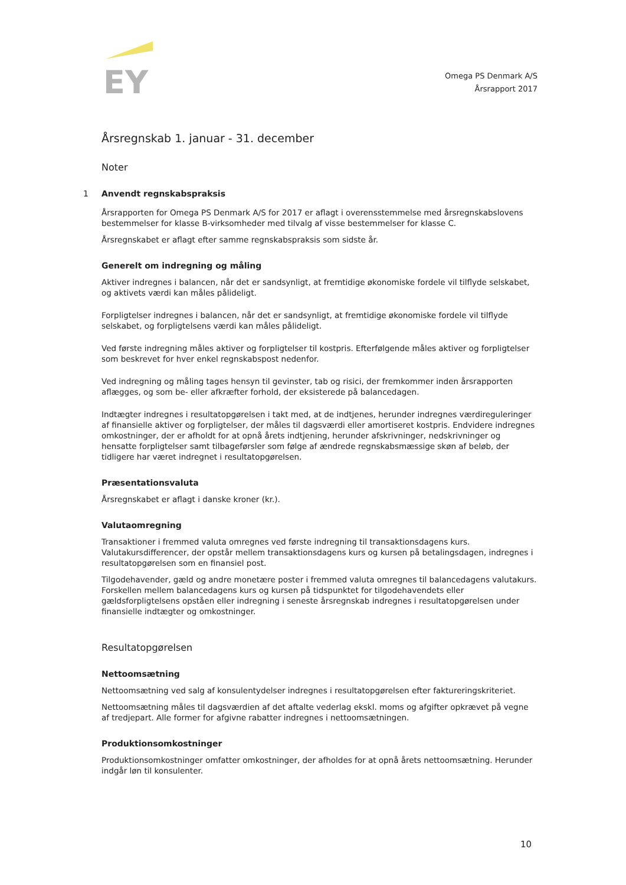EY
Omega PS Denmark A/S
Årsrapport 2017
Årsregnskab 1. januar - 31. december
Noter
1 Anvendt regnskabspraksis
Årsrapporten for Omega PS Denmark A/S for 2017 er aflagt i overensstemmelse med årsregnskabslovens bestemmelser for klasse B-virksomheder med tilvalg af visse bestemmelser for klasse C.
Årsregnskabet er aflagt efter samme regnskabspraksis som sidste år.
Generelt om indregning og måling
Aktiver indregnes i balancen, når det er sandsynligt, at fremtidige økonomiske fordele vil tilflyde selskabet, og aktivets værdi kan måles pålideligt.
Forpligtelser indregnes i balancen, når det er sandsynligt, at fremtidige økonomiske fordele vil tilflyde selskabet, og forpligtelsens værdi kan måles pålideligt.
Ved første indregning måles aktiver og forpligtelser til kostpris. Efterfølgende måles aktiver og forpligtelser som beskrevet for hver enkel regnskabspost nedenfor.
Ved indregning og måling tages hensyn til gevinster, tab og risici, der fremkommer inden årsrapporten aflægges, og som be- eller afkræfter forhold, der eksisterede på balancedagen.
Indtægter indregnes i resultatopgørelsen i takt med, at de indtjenes, herunder indregnes værdireguleringer af finansielle aktiver og forpligtelser, der måles til dagsværdi eller amortiseret kostpris. Endvidere indregnes omkostninger, der er afholdt for at opnå årets indtjening, herunder afskrivninger, nedskrivninger og hensatte forpligtelser samt tilbageførsler som følge af ændrede regnskabsmæssige skøn af beløb, der tidligere har været indregnet i resultatopgørelsen.
Præsentationsvaluta
Årsregnskabet er aflagt i danske kroner (kr.).
Valutaomregning
Transaktioner i fremmed valuta omregnes ved første indregning til transaktionsdagens kurs. Valutakursdifferencer, der opstår mellem transaktionsdagens kurs og kursen på betalingsdagen, indregnes i resultatopgørelsen som en finansiel post.
Tilgodehavender, gæld og andre monetære poster i fremmed valuta omregnes til balancedagens valutakurs. Forskellen mellem balancedagens kurs og kursen på tidspunktet for tilgodehavendets eller gældsforpligtelsens opståen eller indregning i seneste årsregnskab indregnes i resultatopgørelsen under finansielle indtægter og omkostninger.
Resultatopgørelsen
Nettoomsætning
Nettoomsætning ved salg af konsulentydelser indregnes i resultatopgørelsen efter faktureringskriteriet.
Nettoomsætning måles til dagsværdien af det aftalte vederlag ekskl. moms og afgifter opkrævet på vegne af tredjepart. Alle former for afgivne rabatter indregnes i nettoomsætningen.
Produktionsomkostninger
Produktionsomkostninger omfatter omkostninger, der afholdes for at opnå årets nettoomsætning. Herunder indgår løn til konsulenter.
10